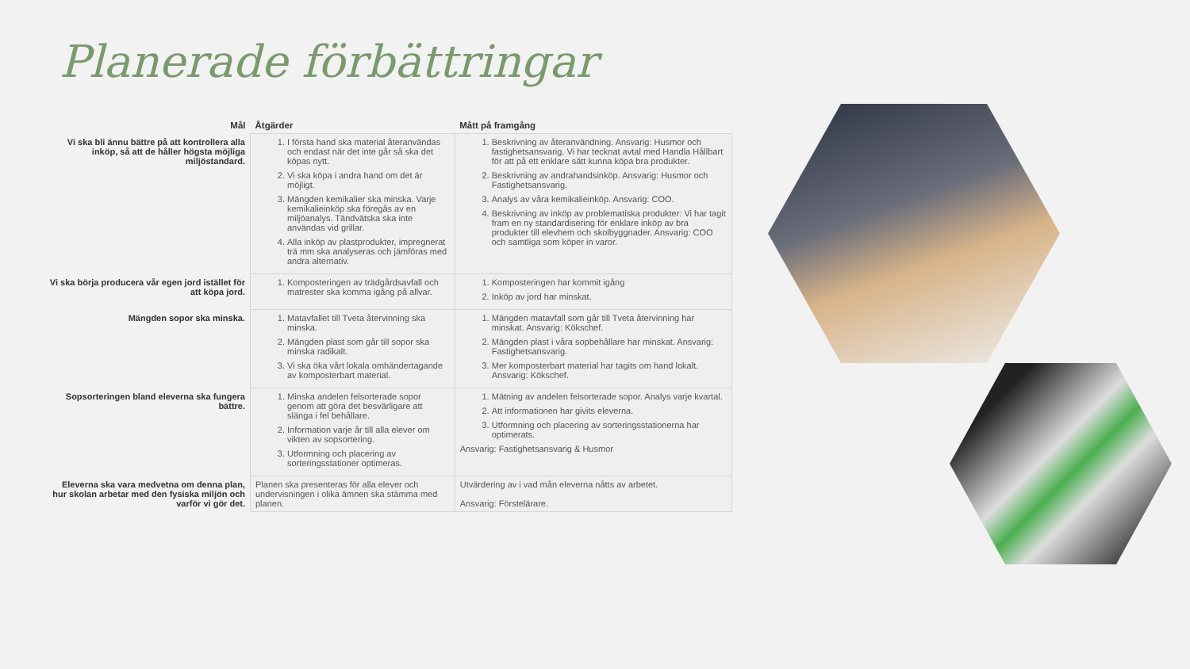Planerade förbättringar
| Mål | Åtgärder | Mått på framgång |
| --- | --- | --- |
| Vi ska bli ännu bättre på att kontrollera alla inköp, så att de håller högsta möjliga miljöstandard. | 1. I första hand ska material återanvändas och endast när det inte går så ska det köpas nytt. 2. Vi ska köpa i andra hand om det är möjligt. 3. Mängden kemikalier ska minska. Varje kemikalieinköp ska föregås av en miljöanalys. Tändvätska ska inte användas vid grillar. 4. Alla inköp av plastprodukter, impregnerat trä mm ska analyseras och jämföras med andra alternativ. | 1. Beskrivning av återanvändning. Ansvarig: Husmor och fastighetsansvarig. Vi har tecknat avtal med Handla Hållbart för att på ett enklare sätt kunna köpa bra produkter. 2. Beskrivning av andrahandsinköp. Ansvarig: Husmor och Fastighetsansvarig. 3. Analys av våra kemikalieinköp. Ansvarig: COO. 4. Beskrivning av inköp av problematiska produkter: Vi har tagit fram en ny standardisering för enklare inköp av bra produkter till elevhem och skolbyggnader. Ansvarig: COO och samtliga som köper in varor. |
| Vi ska börja producera vår egen jord istället för att köpa jord. | 1. Komposteringen av trädgårdsavfall och matrester ska komma igång på allvar. | 1. Komposteringen har kommit igång 2. Inköp av jord har minskat. |
| Mängden sopor ska minska. | 1. Matavfallet till Tveta återvinning ska minska. 2. Mängden plast som går till sopor ska minska radikalt. 3. Vi ska öka vårt lokala omhändertagande av komposterbart material. | 1. Mängden matavfall som går till Tveta återvinning har minskat. Ansvarig: Kökschef. 2. Mängden plast i våra sopbehållare har minskat. Ansvarig: Fastighetsansvarig. 3. Mer komposterbart material har tagits om hand lokalt. Ansvarig: Kökschef. |
| Sopsorteringen bland eleverna ska fungera bättre. | 1. Minska andelen felsorterade sopor genom att göra det besvärligare att slänga i fel behållare. 2. Information varje år till alla elever om vikten av sopsortering. 3. Utformning och placering av sorteringsstationer optimeras. | 1. Mätning av andelen felsorterade sopor. Analys varje kvartal. 2. Att informationen har givits eleverna. 3. Utformning och placering av sorteringsstationerna har optimerats. Ansvarig: Fastighetsansvarig & Husmor |
| Eleverna ska vara medvetna om denna plan, hur skolan arbetar med den fysiska miljön och varför vi gör det. | Planen ska presenteras för alla elever och undervisningen i olika ämnen ska stämma med planen. | Utvärdering av i vad mån eleverna nåtts av arbetet. Ansvarig: Förstelärare. |